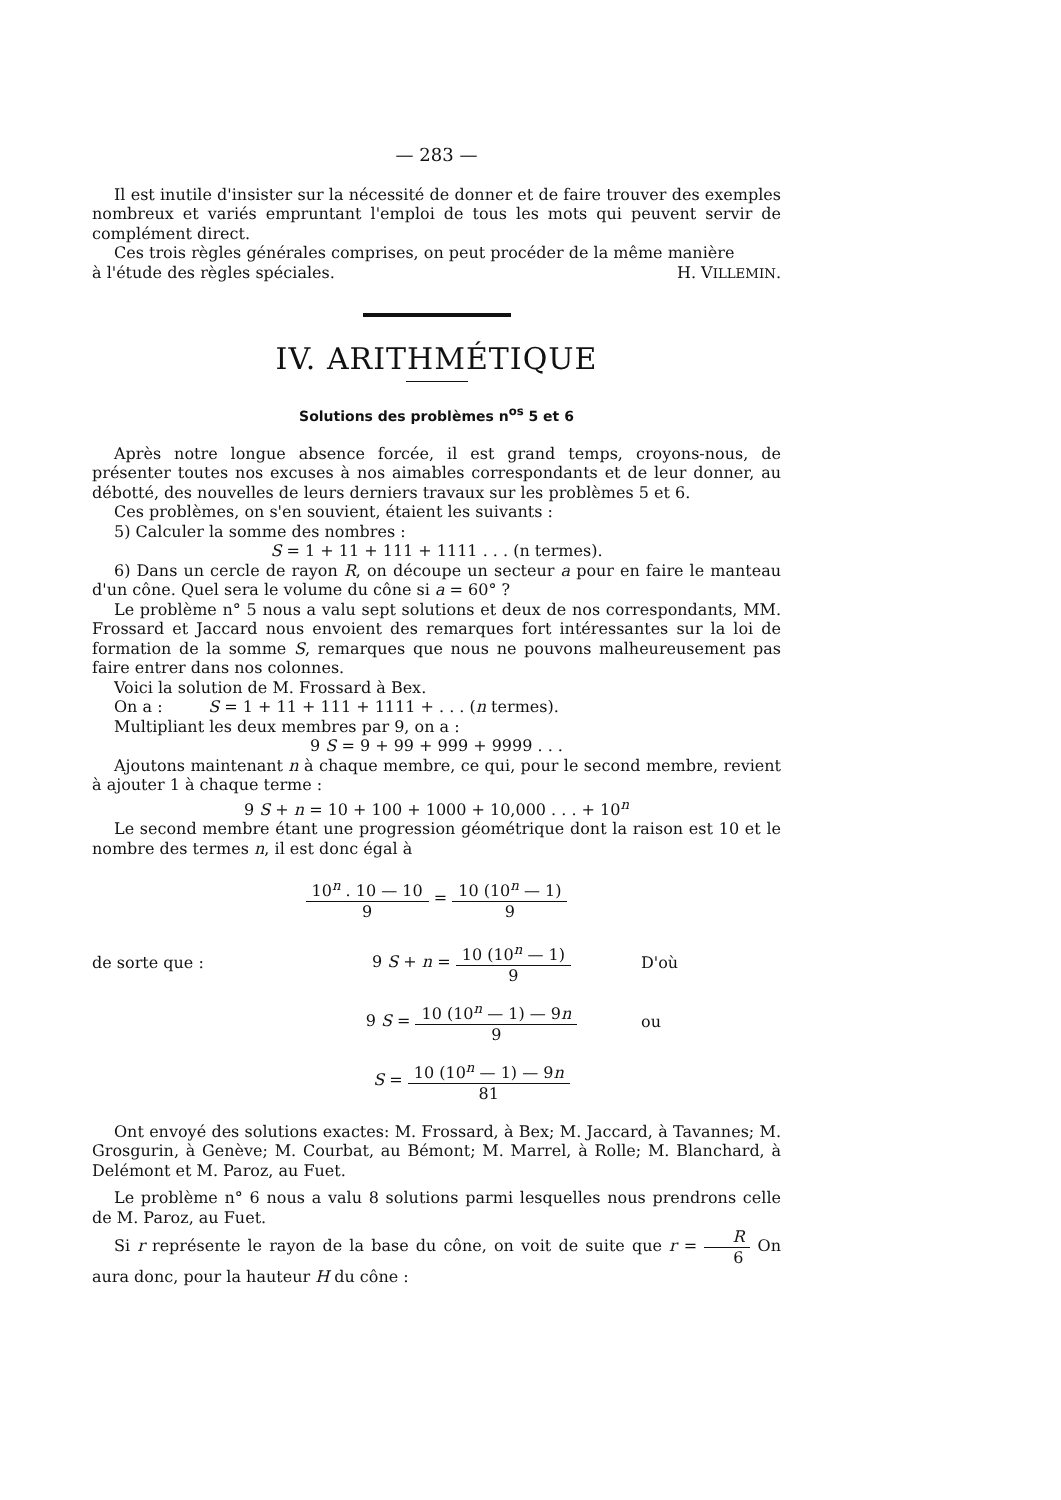— 283 —
Il est inutile d'insister sur la nécessité de donner et de faire trouver des exemples nombreux et variés empruntant l'emploi de tous les mots qui peuvent servir de complément direct.
Ces trois règles générales comprises, on peut procéder de la même manière
à l'étude des règles spéciales. H. VILLEMIN.
IV. ARITHMÉTIQUE
Solutions des problèmes n<sup>os</sup> 5 et 6
Après notre longue absence forcée, il est grand temps, croyons-nous, de présenter toutes nos excuses à nos aimables correspondants et de leur donner, au débotté, des nouvelles de leurs derniers travaux sur les problèmes 5 et 6.
Ces problèmes, on s'en souvient, étaient les suivants :
5) Calculer la somme des nombres :
S = 1 + 11 + 111 + 1111 . . . (n termes).
6) Dans un cercle de rayon R, on découpe un secteur a pour en faire le manteau d'un cône. Quel sera le volume du cône si a = 60° ?
Le problème n° 5 nous a valu sept solutions et deux de nos correspondants, MM. Frossard et Jaccard nous envoient des remarques fort intéressantes sur la loi de formation de la somme S, remarques que nous ne pouvons malheureusement pas faire entrer dans nos colonnes.
Voici la solution de M. Frossard à Bex.
On a : S = 1 + 11 + 111 + 1111 + . . . (n termes).
Multipliant les deux membres par 9, on a :
9 S = 9 + 99 + 999 + 9999 . . .
Ajoutons maintenant n à chaque membre, ce qui, pour le second membre, revient à ajouter 1 à chaque terme :
9 S + n = 10 + 100 + 1000 + 10,000 . . . + 10<sup>n</sup>
Le second membre étant une progression géométrique dont la raison est 10 et le nombre des termes n, il est donc égal à
10<sup>n</sup> . 10 — 10 9 = 10 (10<sup>n</sup> — 1) 9
de sorte que : 9 S + n = 10 (10<sup>n</sup> — 1) 9 D'où
9 S = 10 (10<sup>n</sup> — 1) — 9n 9 ou
S = 10 (10<sup>n</sup> — 1) — 9n 81
Ont envoyé des solutions exactes: M. Frossard, à Bex; M. Jaccard, à Tavannes; M. Grosgurin, à Genève; M. Courbat, au Bémont; M. Marrel, à Rolle; M. Blanchard, à Delémont et M. Paroz, au Fuet.
Le problème n° 6 nous a valu 8 solutions parmi lesquelles nous prendrons celle de M. Paroz, au Fuet.
Si r représente le rayon de la base du cône, on voit de suite que r = R 6 On aura donc, pour la hauteur H du cône :